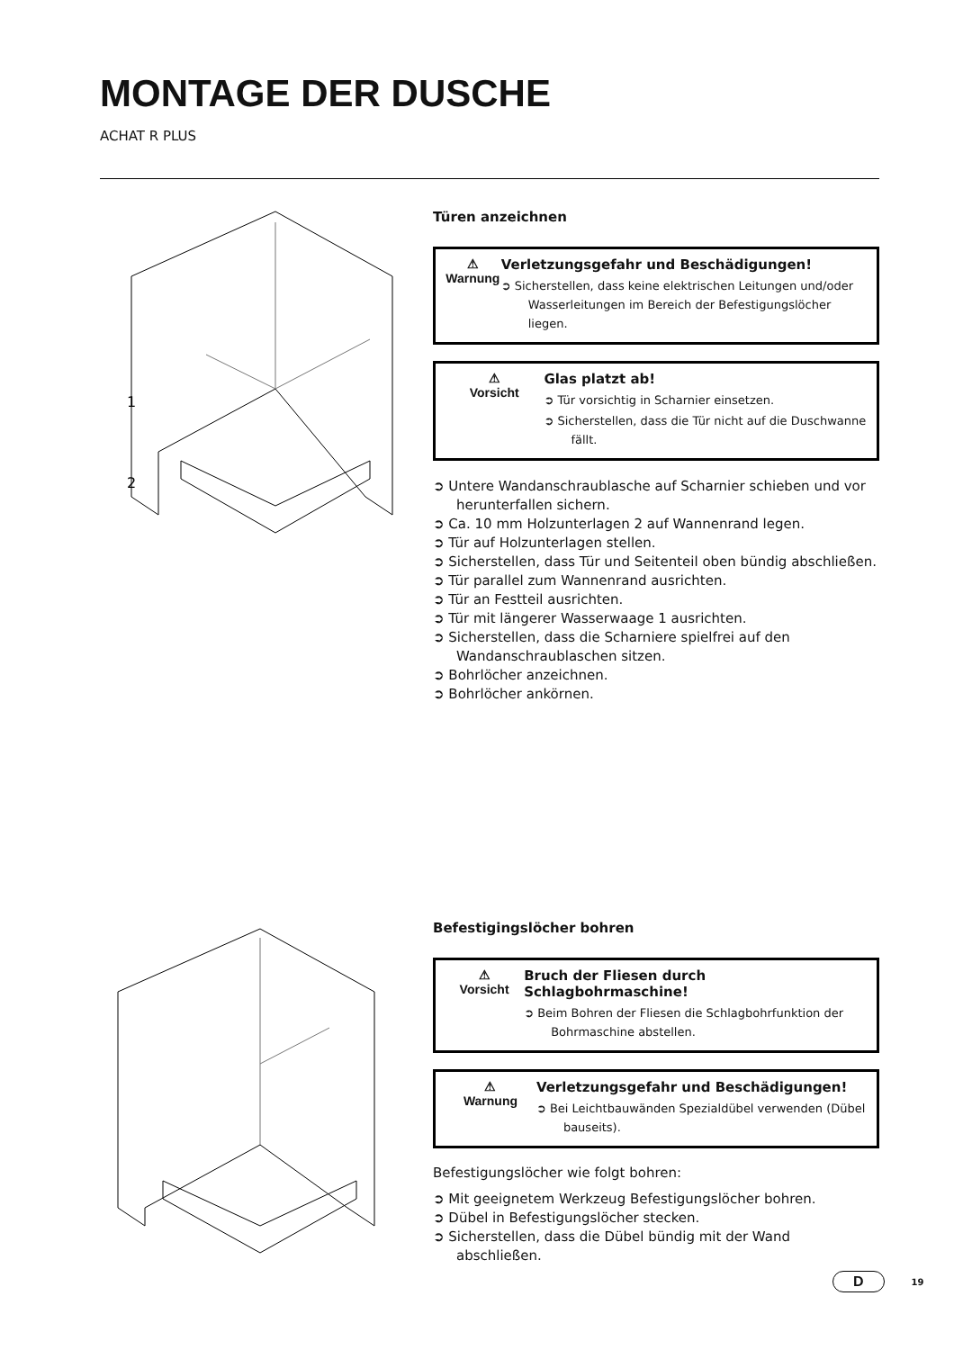MONTAGE DER DUSCHE
ACHAT R PLUS
1
2
Türen anzeichnen
⚠
Warnung
Verletzungsgefahr und Beschädigungen!
➲ Sicherstellen, dass keine elektrischen Leitungen und/oder Wasserleitungen im Bereich der Befestigungslöcher liegen.
⚠
Vorsicht
Glas platzt ab!
➲ Tür vorsichtig in Scharnier einsetzen.
➲ Sicherstellen, dass die Tür nicht auf die Duschwanne fällt.
➲ Untere Wandanschraublasche auf Scharnier schieben und vor herunterfallen sichern.
➲ Ca. 10 mm Holzunterlagen 2 auf Wannenrand legen.
➲ Tür auf Holzunterlagen stellen.
➲ Sicherstellen, dass Tür und Seitenteil oben bündig abschließen.
➲ Tür parallel zum Wannenrand ausrichten.
➲ Tür an Festteil ausrichten.
➲ Tür mit längerer Wasserwaage 1 ausrichten.
➲ Sicherstellen, dass die Scharniere spielfrei auf den Wandanschraublaschen sitzen.
➲ Bohrlöcher anzeichnen.
➲ Bohrlöcher ankörnen.
Befestigingslöcher bohren
⚠
Vorsicht
Bruch der Fliesen durch Schlagbohrmaschine!
➲ Beim Bohren der Fliesen die Schlagbohrfunktion der Bohrmaschine abstellen.
⚠
Warnung
Verletzungsgefahr und Beschädigungen!
➲ Bei Leichtbauwänden Spezialdübel verwenden (Dübel bauseits).
Befestigungslöcher wie folgt bohren:
➲ Mit geeignetem Werkzeug Befestigungslöcher bohren.
➲ Dübel in Befestigungslöcher stecken.
➲ Sicherstellen, dass die Dübel bündig mit der Wand abschließen.
D 19